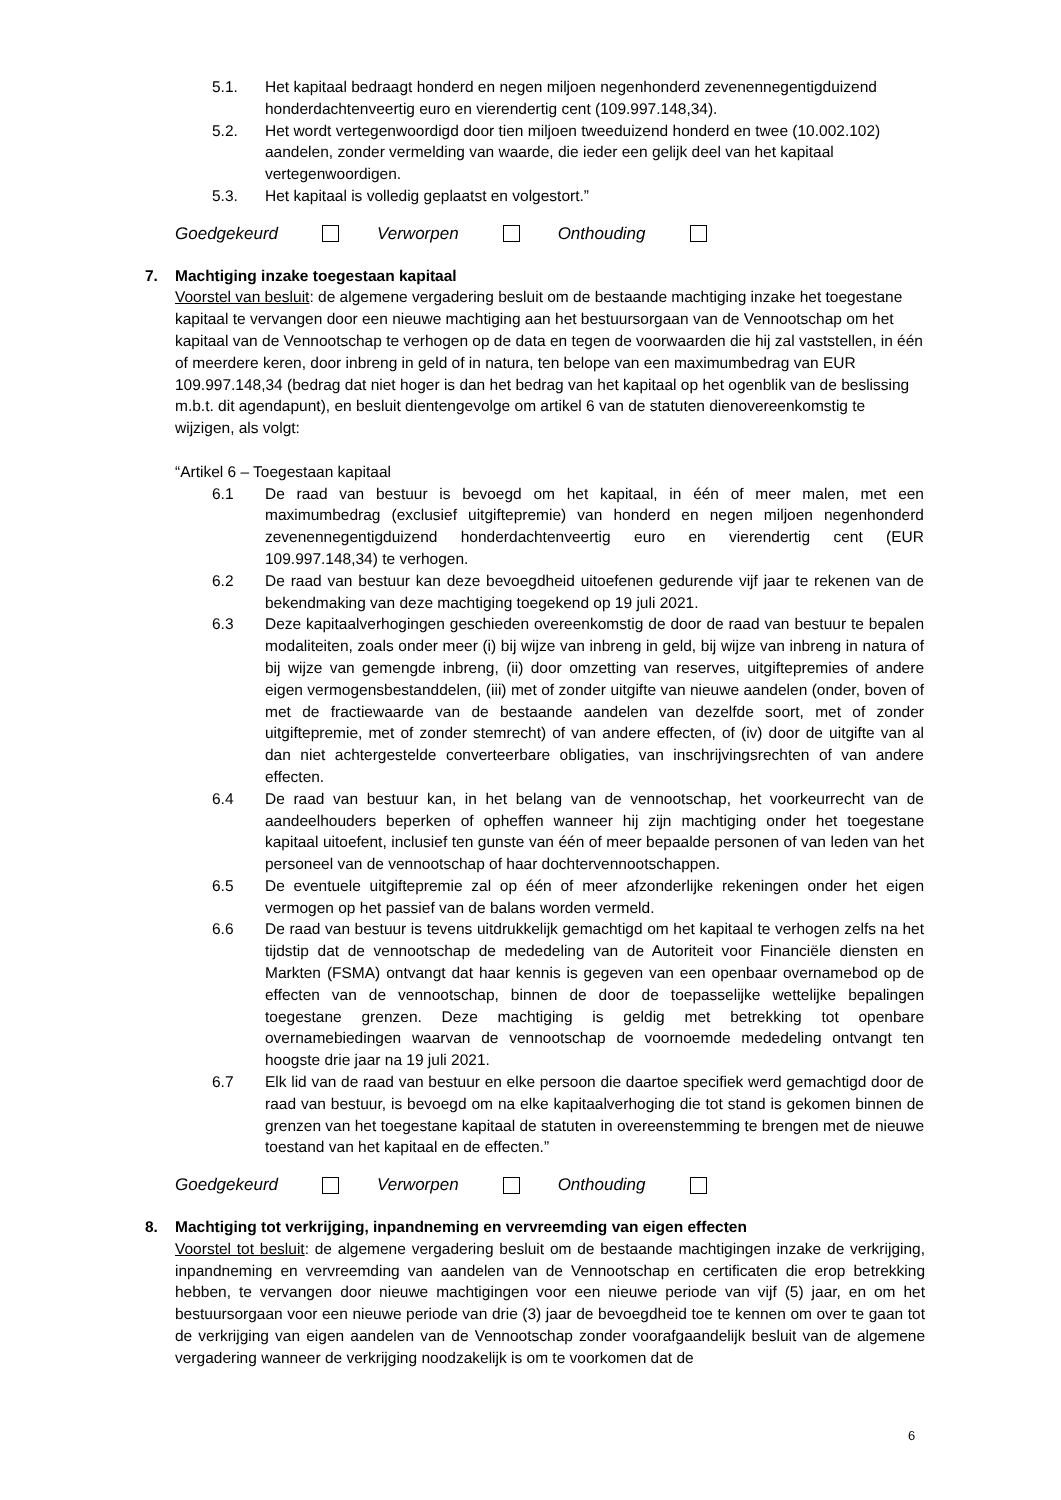5.1. Het kapitaal bedraagt honderd en negen miljoen negenhonderd zevenennegentigduizend honderdachtenveertig euro en vierendertig cent (109.997.148,34).
5.2. Het wordt vertegenwoordigd door tien miljoen tweeduizend honderd en twee (10.002.102) aandelen, zonder vermelding van waarde, die ieder een gelijk deel van het kapitaal vertegenwoordigen.
5.3. Het kapitaal is volledig geplaatst en volgestort.”
Goedgekeurd Verworpen Onthouding
7. Machtiging inzake toegestaan kapitaal
Voorstel van besluit: de algemene vergadering besluit om de bestaande machtiging inzake het toegestane kapitaal te vervangen door een nieuwe machtiging aan het bestuursorgaan van de Vennootschap om het kapitaal van de Vennootschap te verhogen op de data en tegen de voorwaarden die hij zal vaststellen, in één of meerdere keren, door inbreng in geld of in natura, ten belope van een maximumbedrag van EUR 109.997.148,34 (bedrag dat niet hoger is dan het bedrag van het kapitaal op het ogenblik van de beslissing m.b.t. dit agendapunt), en besluit dientengevolge om artikel 6 van de statuten dienovereenkomstig te wijzigen, als volgt:
“Artikel 6 – Toegestaan kapitaal
6.1 De raad van bestuur is bevoegd om het kapitaal, in één of meer malen, met een maximumbedrag (exclusief uitgiftepremie) van honderd en negen miljoen negenhonderd zevenennegentigduizend honderdachtenveertig euro en vierendertig cent (EUR 109.997.148,34) te verhogen.
6.2 De raad van bestuur kan deze bevoegdheid uitoefenen gedurende vijf jaar te rekenen van de bekendmaking van deze machtiging toegekend op 19 juli 2021.
6.3 Deze kapitaalverhogingen geschieden overeenkomstig de door de raad van bestuur te bepalen modaliteiten, zoals onder meer (i) bij wijze van inbreng in geld, bij wijze van inbreng in natura of bij wijze van gemengde inbreng, (ii) door omzetting van reserves, uitgiftepremies of andere eigen vermogensbestanddelen, (iii) met of zonder uitgifte van nieuwe aandelen (onder, boven of met de fractiewaarde van de bestaande aandelen van dezelfde soort, met of zonder uitgiftepremie, met of zonder stemrecht) of van andere effecten, of (iv) door de uitgifte van al dan niet achtergestelde converteerbare obligaties, van inschrijvingsrechten of van andere effecten.
6.4 De raad van bestuur kan, in het belang van de vennootschap, het voorkeurrecht van de aandeelhouders beperken of opheffen wanneer hij zijn machtiging onder het toegestane kapitaal uitoefent, inclusief ten gunste van één of meer bepaalde personen of van leden van het personeel van de vennootschap of haar dochtervennootschappen.
6.5 De eventuele uitgiftepremie zal op één of meer afzonderlijke rekeningen onder het eigen vermogen op het passief van de balans worden vermeld.
6.6 De raad van bestuur is tevens uitdrukkelijk gemachtigd om het kapitaal te verhogen zelfs na het tijdstip dat de vennootschap de mededeling van de Autoriteit voor Financiële diensten en Markten (FSMA) ontvangt dat haar kennis is gegeven van een openbaar overnamebod op de effecten van de vennootschap, binnen de door de toepasselijke wettelijke bepalingen toegestane grenzen. Deze machtiging is geldig met betrekking tot openbare overnamebiedingen waarvan de vennootschap de voornoemde mededeling ontvangt ten hoogste drie jaar na 19 juli 2021.
6.7 Elk lid van de raad van bestuur en elke persoon die daartoe specifiek werd gemachtigd door de raad van bestuur, is bevoegd om na elke kapitaalverhoging die tot stand is gekomen binnen de grenzen van het toegestane kapitaal de statuten in overeenstemming te brengen met de nieuwe toestand van het kapitaal en de effecten.”
Goedgekeurd Verworpen Onthouding
8. Machtiging tot verkrijging, inpandneming en vervreemding van eigen effecten
Voorstel tot besluit: de algemene vergadering besluit om de bestaande machtigingen inzake de verkrijging, inpandneming en vervreemding van aandelen van de Vennootschap en certificaten die erop betrekking hebben, te vervangen door nieuwe machtigingen voor een nieuwe periode van vijf (5) jaar, en om het bestuursorgaan voor een nieuwe periode van drie (3) jaar de bevoegdheid toe te kennen om over te gaan tot de verkrijging van eigen aandelen van de Vennootschap zonder voorafgaandelijk besluit van de algemene vergadering wanneer de verkrijging noodzakelijk is om te voorkomen dat de
6